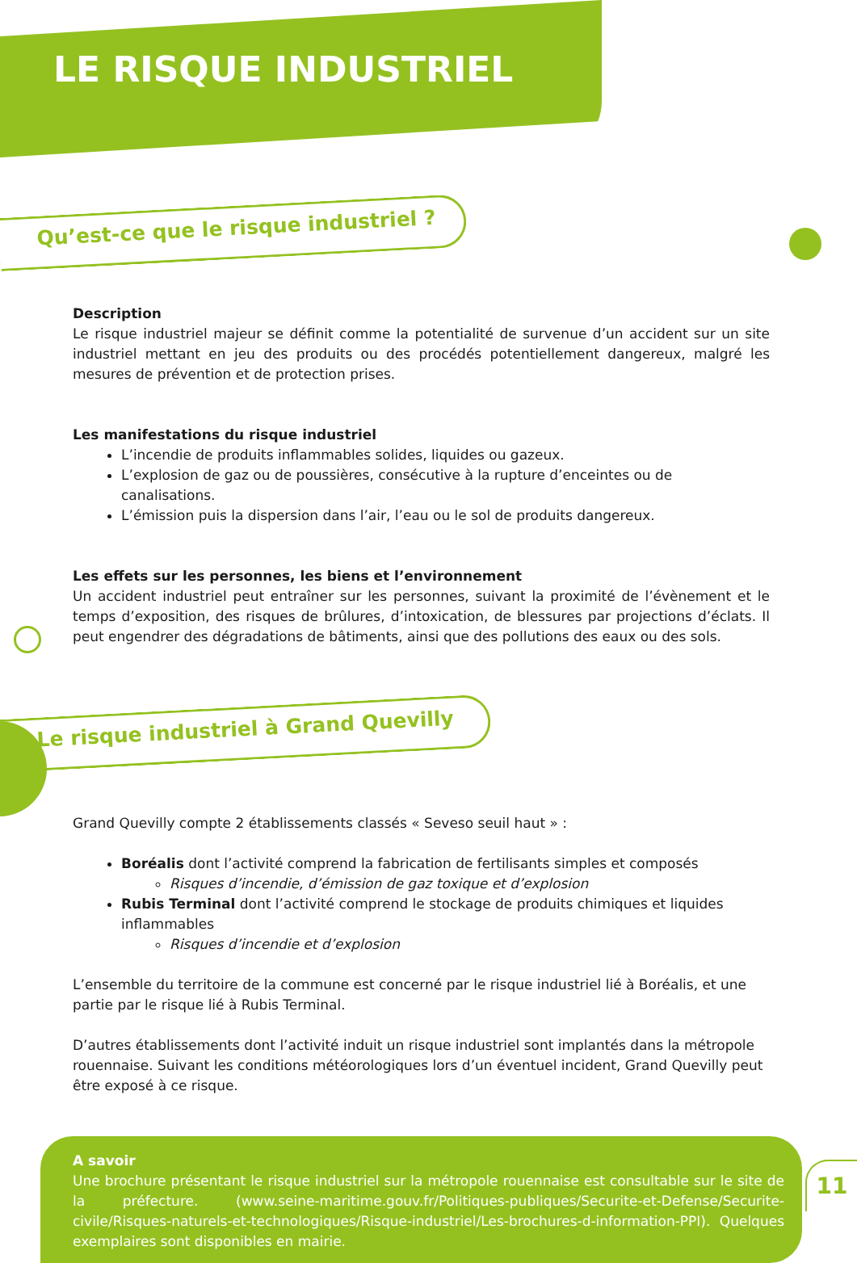LE RISQUE INDUSTRIEL
Qu’est-ce que le risque industriel ?
Description
Le risque industriel majeur se définit comme la potentialité de survenue d’un accident sur un site industriel mettant en jeu des produits ou des procédés potentiellement dangereux, malgré les mesures de prévention et de protection prises.
Les manifestations du risque industriel
L’incendie de produits inflammables solides, liquides ou gazeux.
L’explosion de gaz ou de poussières, consécutive à la rupture d’enceintes ou de canalisations.
L’émission puis la dispersion dans l’air, l’eau ou le sol de produits dangereux.
Les effets sur les personnes, les biens et l’environnement
Un accident industriel peut entraîner sur les personnes, suivant la proximité de l’évènement et le temps d’exposition, des risques de brûlures, d’intoxication, de blessures par projections d’éclats. Il peut engendrer des dégradations de bâtiments, ainsi que des pollutions des eaux ou des sols.
Le risque industriel à Grand Quevilly
Grand Quevilly compte 2 établissements classés « Seveso seuil haut » :
Boréalis dont l’activité comprend la fabrication de fertilisants simples et composés
Risques d’incendie, d’émission de gaz toxique et d’explosion
Rubis Terminal dont l’activité comprend le stockage de produits chimiques et liquides inflammables
Risques d’incendie et d’explosion
L’ensemble du territoire de la commune est concerné par le risque industriel lié à Boréalis, et une partie par le risque lié à Rubis Terminal.
D’autres établissements dont l’activité induit un risque industriel sont implantés dans la métropole rouennaise. Suivant les conditions météorologiques lors d’un éventuel incident, Grand Quevilly peut être exposé à ce risque.
A savoir
Une brochure présentant le risque industriel sur la métropole rouennaise est consultable sur le site de la préfecture. (www.seine-maritime.gouv.fr/Politiques-publiques/Securite-et-Defense/Securite-civile/Risques-naturels-et-technologiques/Risque-industriel/Les-brochures-d-information-PPI). Quelques exemplaires sont disponibles en mairie.
11